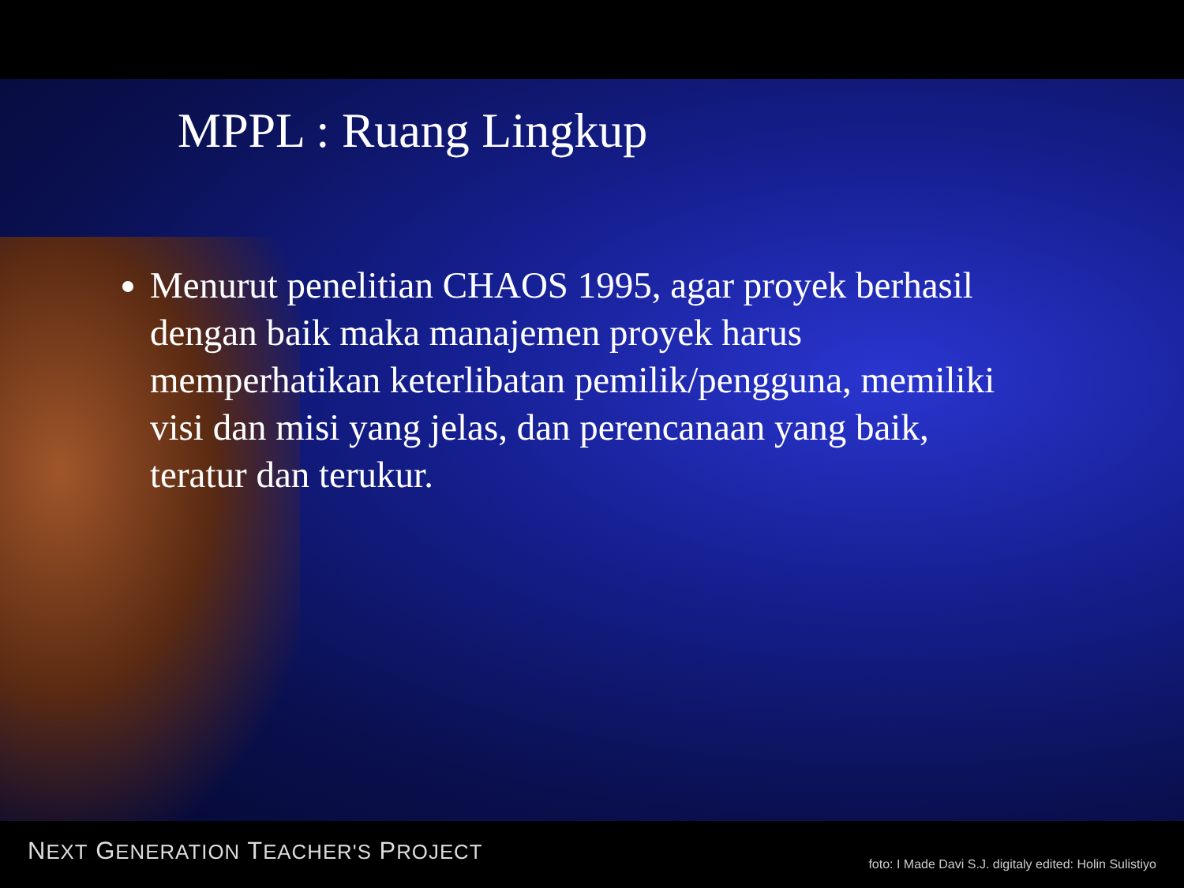MPPL : Ruang Lingkup
Menurut penelitian CHAOS 1995, agar proyek berhasil dengan baik maka manajemen proyek harus memperhatikan keterlibatan pemilik/pengguna, memiliki visi dan misi yang jelas, dan perencanaan yang baik, teratur dan terukur.
NEXT GENERATION TEACHER'S PROJECT
foto: I Made Davi S.J. digitaly edited: Holin Sulistiyo